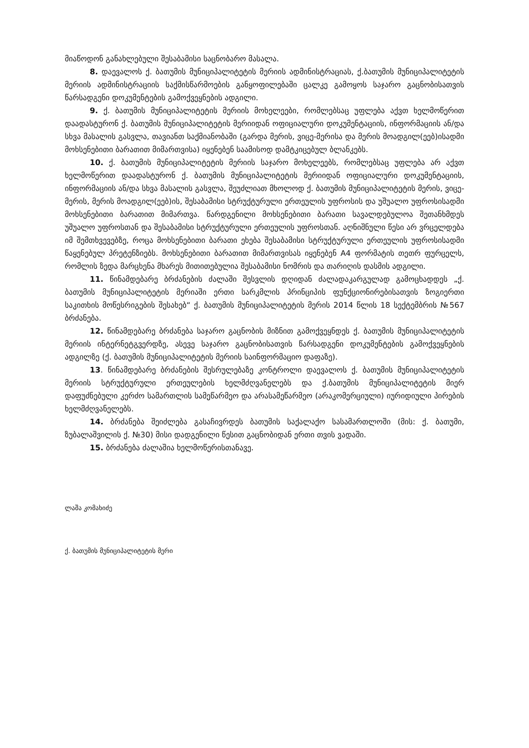მიაწოდონ განახლებული შესაბამისი საცნობარო მასალა.
8. დაევალოს ქ. ბათუმის მუნიციპალიტეტის მერიის ადმინისტრაციას, ქ.ბათუმის მუნიციპალიტეტის მერიის ადმინისტრაციის საქმისწარმოების განყოფილებაში ცალკე გამოყოს საჯარო გაცნობისათვის წარსადგენი დოკუმენტების გამოქვეყნების ადგილი.
9. ქ. ბათუმის მუნიციპალიტეტის მერიის მოხელეები, რომლებსაც უფლება აქვთ ხელმოწერით დაადასტურონ ქ. ბათუმის მუნიციპალიტეტის მერიიდან ოფიციალური დოკუმენტაციის, ინფორმაციის ან/და სხვა მასალის გასვლა, თავიანთ საქმიანობაში (გარდა მერის, ვიცე-მერისა და მერის მოადგილ(ეებ)ისადმი მოხსენებითი ბარათით მიმართვისა) იყენებენ საამისოდ დამტკიცებულ ბლანკებს.
10. ქ. ბათუმის მუნიციპალიტეტის მერიის საჯარო მოხელეებს, რომლებსაც უფლება არ აქვთ ხელმოწერით დაადასტურონ ქ. ბათუმის მუნიციპალიტეტის მერიიდან ოფიციალური დოკუმენტაციის, ინფორმაციის ან/და სხვა მასალის გასვლა, შეუძლიათ მხოლოდ ქ. ბათუმის მუნიციპალიტეტის მერის, ვიცე-მერის, მერის მოადგილ(ეებ)ის, შესაბამისი სტრუქტურული ერთეულის უფროსის და უშუალო უფროსისადმი მოხსენებითი ბარათით მიმართვა. წარდგენილი მოხსენებითი ბარათი სავალდებულოა შეთანხმდეს უშუალო უფროსთან და შესაბამისი სტრუქტურული ერთეულის უფროსთან. აღნიშნული წესი არ ვრცელდება იმ შემთხვევებზე, როცა მოხსენებითი ბარათი ეხება შესაბამისი სტრუქტურული ერთეულის უფროსისადმი წაყენებულ პრეტენზიებს. მოხსენებითი ბარათით მიმართვისას იყენებენ A4 ფორმატის თეთრ ფურცელს, რომლის ზედა მარცხენა მხარეს მითითებულია შესაბამისი ნომრის და თარიღის დასმის ადგილი.
11. წინამდებარე ბრძანების ძალაში შესვლის დღიდან ძალადაკარგულად გამოცხადდეს „ქ. ბათუმის მუნიციპალიტეტის მერიაში ერთი სარკმლის პრინციპის ფუნქციონირებისათვის ზოგიერთი საკითხის მოწესრიგების შესახებ“ ქ. ბათუმის მუნიციპალიტეტის მერის 2014 წლის 18 სექტემბრის №567 ბრძანება.
12. წინამდებარე ბრძანება საჯარო გაცნობის მიზნით გამოქვეყნდეს ქ. ბათუმის მუნიციპალიტეტის მერიის ინტერნეტგვერდზე, ასევე საჯარო გაცნობისათვის წარსადგენი დოკუმენტების გამოქვეყნების ადგილზე (ქ. ბათუმის მუნიციპალიტეტის მერიის საინფორმაციო დაფაზე).
13. წინამდებარე ბრძანების შესრულებაზე კონტროლი დაევალოს ქ. ბათუმის მუნიციპალიტეტის მერიის სტრუქტურული ერთეულების ხელმძღვანელებს და ქ.ბათუმის მუნიციპალიტეტის მიერ დაფუძნებული კერძო სამართლის სამეწარმეო და არასამეწარმეო (არაკომერციული) იურიდიული პირების ხელმძღვანელებს.
14. ბრძანება შეიძლება გასაჩივრდეს ბათუმის საქალაქო სასამართლოში (მის: ქ. ბათუმი, ზუბალაშვილის ქ. №30) მისი დადგენილი წესით გაცნობიდან ერთი თვის ვადაში.
15. ბრძანება ძალაშია ხელმოწერისთანავე.
ლაშა კომახიძე
ქ. ბათუმის მუნიციპალიტეტის მერი